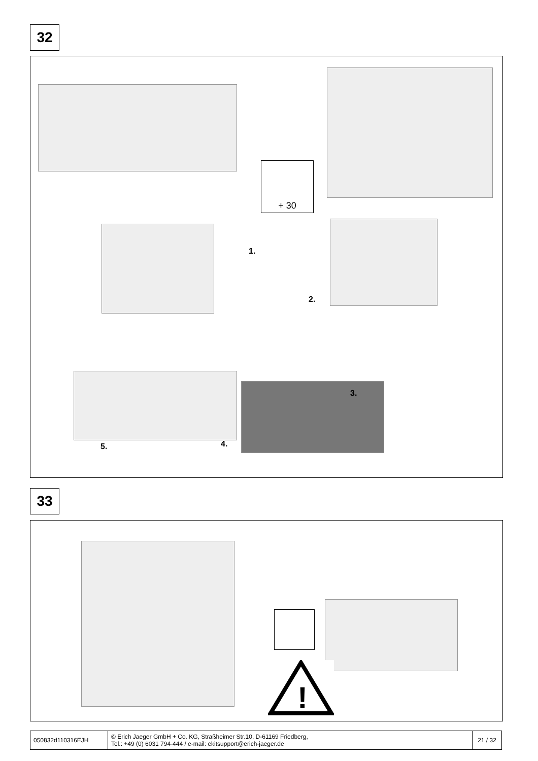32
+ 30
1.
2.
3.
4.
5.
33
!
| 050832d110316EJH | © Erich Jaeger GmbH + Co. KG, Straßheimer Str.10, D-61169 Friedberg, Tel.: +49 (0) 6031 794-444 / e-mail: ekitsupport@erich-jaeger.de | 21 / 32 |